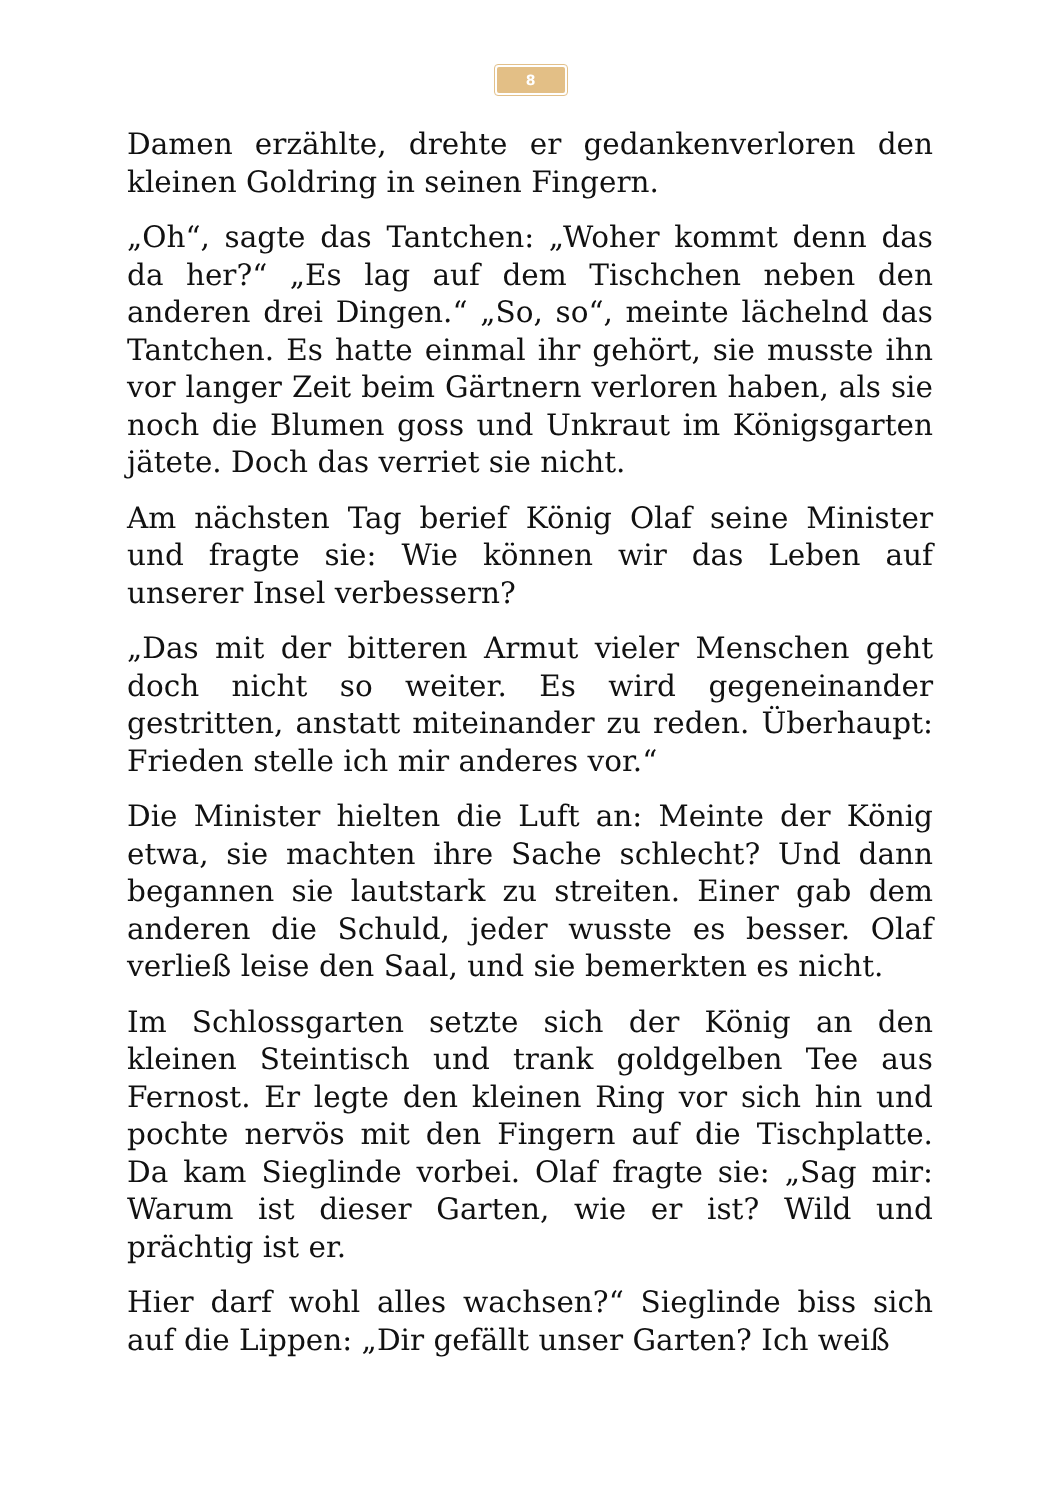8
Damen erzählte, drehte er gedankenverloren den kleinen Goldring in seinen Fingern.
„Oh“, sagte das Tantchen: „Woher kommt denn das da her?“ „Es lag auf dem Tischchen neben den anderen drei Dingen.“ „So, so“, meinte lächelnd das Tantchen. Es hatte einmal ihr gehört, sie musste ihn vor langer Zeit beim Gärtnern verloren haben, als sie noch die Blumen goss und Unkraut im Königsgarten jätete. Doch das verriet sie nicht.
Am nächsten Tag berief König Olaf seine Minister und fragte sie: Wie können wir das Leben auf unserer Insel verbessern?
„Das mit der bitteren Armut vieler Menschen geht doch nicht so weiter. Es wird gegeneinander gestritten, anstatt miteinander zu reden. Überhaupt: Frieden stelle ich mir anderes vor.“
Die Minister hielten die Luft an: Meinte der König etwa, sie machten ihre Sache schlecht? Und dann begannen sie lautstark zu streiten. Einer gab dem anderen die Schuld, jeder wusste es besser. Olaf verließ leise den Saal, und sie bemerkten es nicht.
Im Schlossgarten setzte sich der König an den kleinen Steintisch und trank goldgelben Tee aus Fernost. Er legte den kleinen Ring vor sich hin und pochte nervös mit den Fingern auf die Tischplatte. Da kam Sieglinde vorbei. Olaf fragte sie: „Sag mir: Warum ist dieser Garten, wie er ist? Wild und prächtig ist er.
Hier darf wohl alles wachsen?“ Sieglinde biss sich auf die Lippen: „Dir gefällt unser Garten? Ich weiß